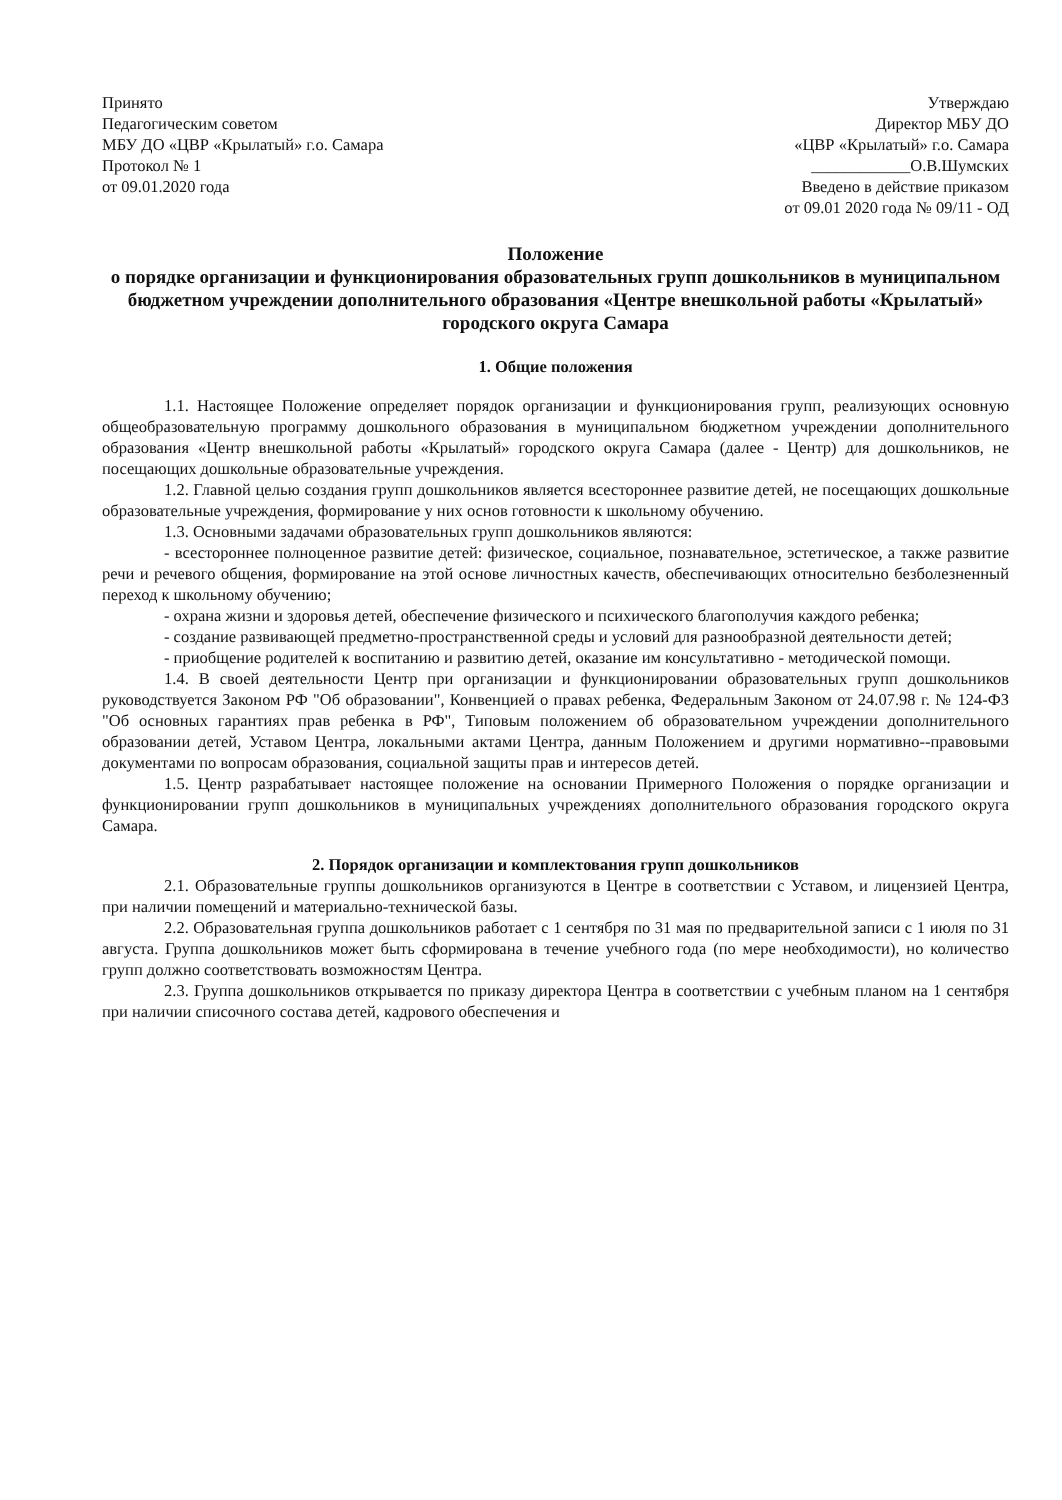Принято
Педагогическим советом
МБУ ДО «ЦВР «Крылатый» г.о. Самара
Протокол № 1
от 09.01.2020 года
Утверждаю
Директор МБУ ДО
«ЦВР «Крылатый» г.о. Самара
____________О.В.Шумских
Введено в действие приказом
от 09.01 2020 года № 09/11 - ОД
Положение
о порядке организации и функционирования образовательных групп дошкольников в муниципальном бюджетном учреждении дополнительного образования «Центре внешкольной работы «Крылатый» городского округа Самара
1. Общие положения
1.1. Настоящее Положение определяет порядок организации и функционирования групп, реализующих основную общеобразовательную программу дошкольного образования в муниципальном бюджетном учреждении дополнительного образования «Центр внешкольной работы «Крылатый» городского округа Самара (далее - Центр) для дошкольников, не посещающих дошкольные образовательные учреждения.
1.2. Главной целью создания групп дошкольников является всестороннее развитие детей, не посещающих дошкольные образовательные учреждения, формирование у них основ готовности к школьному обучению.
1.3. Основными задачами образовательных групп дошкольников являются:
- всестороннее полноценное развитие детей: физическое, социальное, познавательное, эстетическое, а также развитие речи и речевого общения, формирование на этой основе личностных качеств, обеспечивающих относительно безболезненный переход к школьному обучению;
- охрана жизни и здоровья детей, обеспечение физического и психического благополучия каждого ребенка;
- создание развивающей предметно-пространственной среды и условий для разнообразной деятельности детей;
- приобщение родителей к воспитанию и развитию детей, оказание им консультативно - методической помощи.
1.4. В своей деятельности Центр при организации и функционировании образовательных групп дошкольников руководствуется Законом РФ "Об образовании", Конвенцией о правах ребенка, Федеральным Законом от 24.07.98 г. № 124-ФЗ "Об основных гарантиях прав ребенка в РФ", Типовым положением об образовательном учреждении дополнительного образовании детей, Уставом Центра, локальными актами Центра, данным Положением и другими нормативно--правовыми документами по вопросам образования, социальной защиты прав и интересов детей.
1.5. Центр разрабатывает настоящее положение на основании Примерного Положения о порядке организации и функционировании групп дошкольников в муниципальных учреждениях дополнительного образования городского округа Самара.
2. Порядок организации и комплектования групп дошкольников
2.1. Образовательные группы дошкольников организуются в Центре в соответствии с Уставом, и лицензией Центра, при наличии помещений и материально-технической базы.
2.2. Образовательная группа дошкольников работает с 1 сентября по 31 мая по предварительной записи с 1 июля по 31 августа. Группа дошкольников может быть сформирована в течение учебного года (по мере необходимости), но количество групп должно соответствовать возможностям Центра.
2.3. Группа дошкольников открывается по приказу директора Центра в соответствии с учебным планом на 1 сентября при наличии списочного состава детей, кадрового обеспечения и